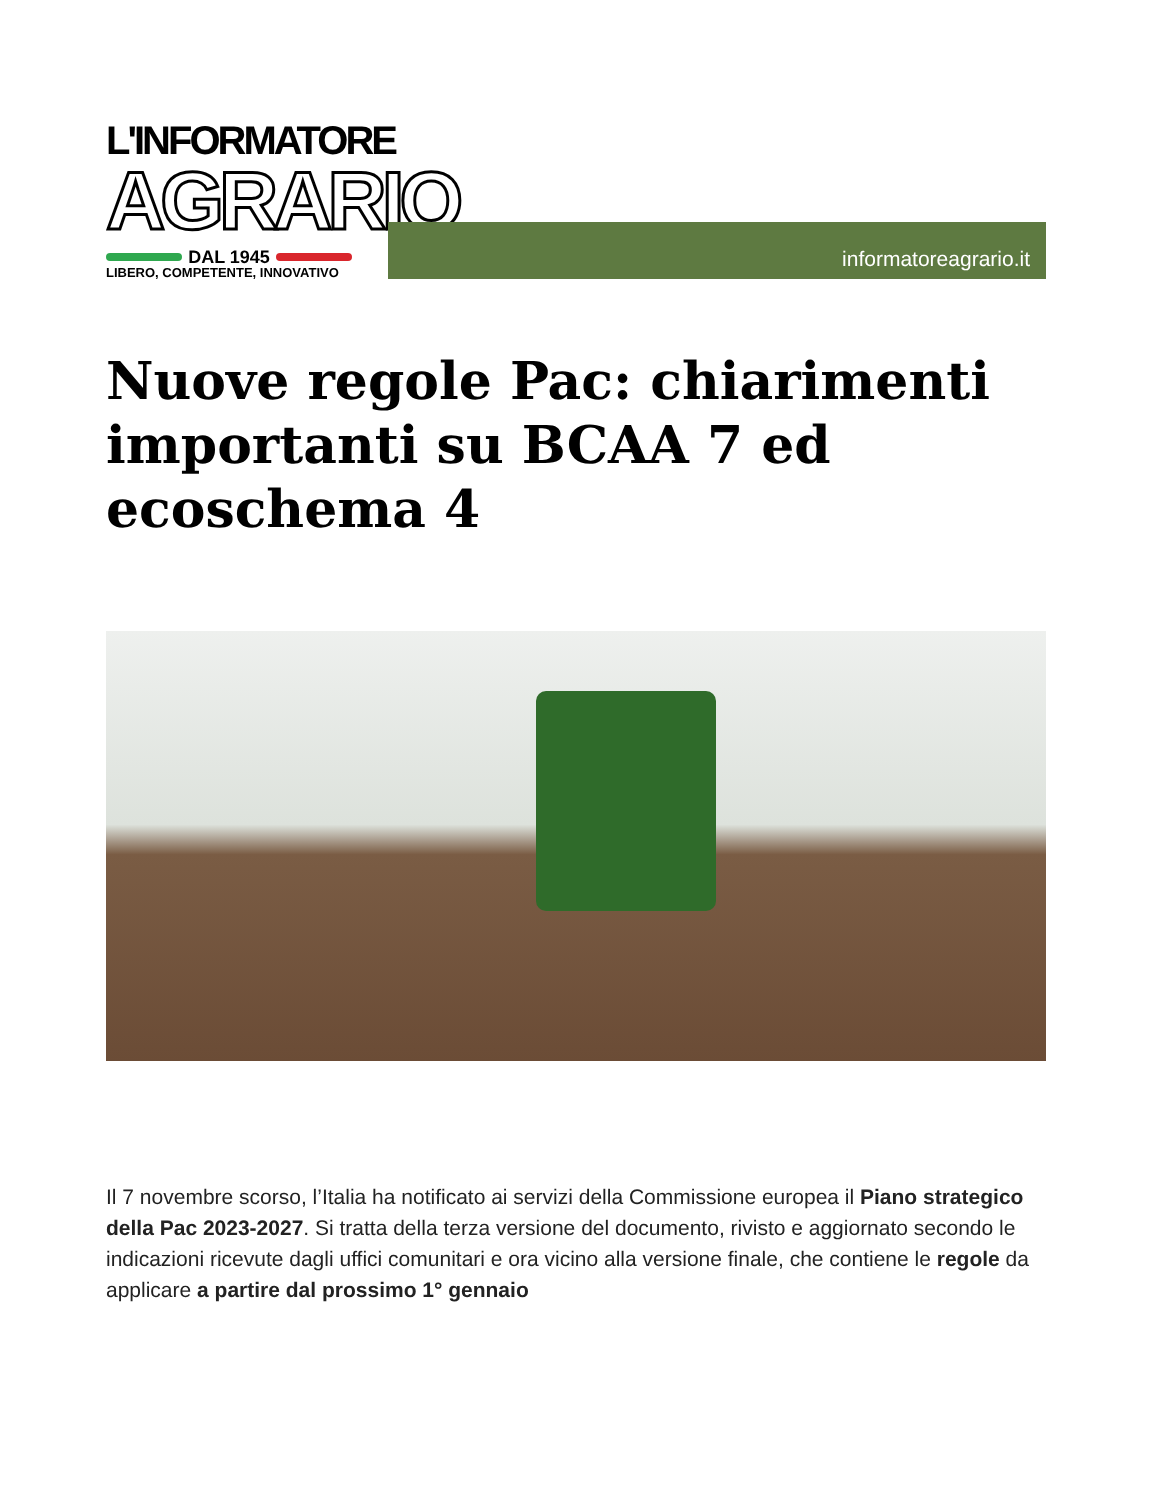L'INFORMATORE
AGRARIO
DAL 1945
LIBERO, COMPETENTE, INNOVATIVO
informatoreagrario.it
Nuove regole Pac: chiarimenti importanti su BCAA 7 ed ecoschema 4
Il 7 novembre scorso, l’Italia ha notificato ai servizi della Commissione europea il Piano strategico della Pac 2023-2027. Si tratta della terza versione del documento, rivisto e aggiornato secondo le indicazioni ricevute dagli uffici comunitari e ora vicino alla versione finale, che contiene le regole da applicare a partire dal prossimo 1° gennaio